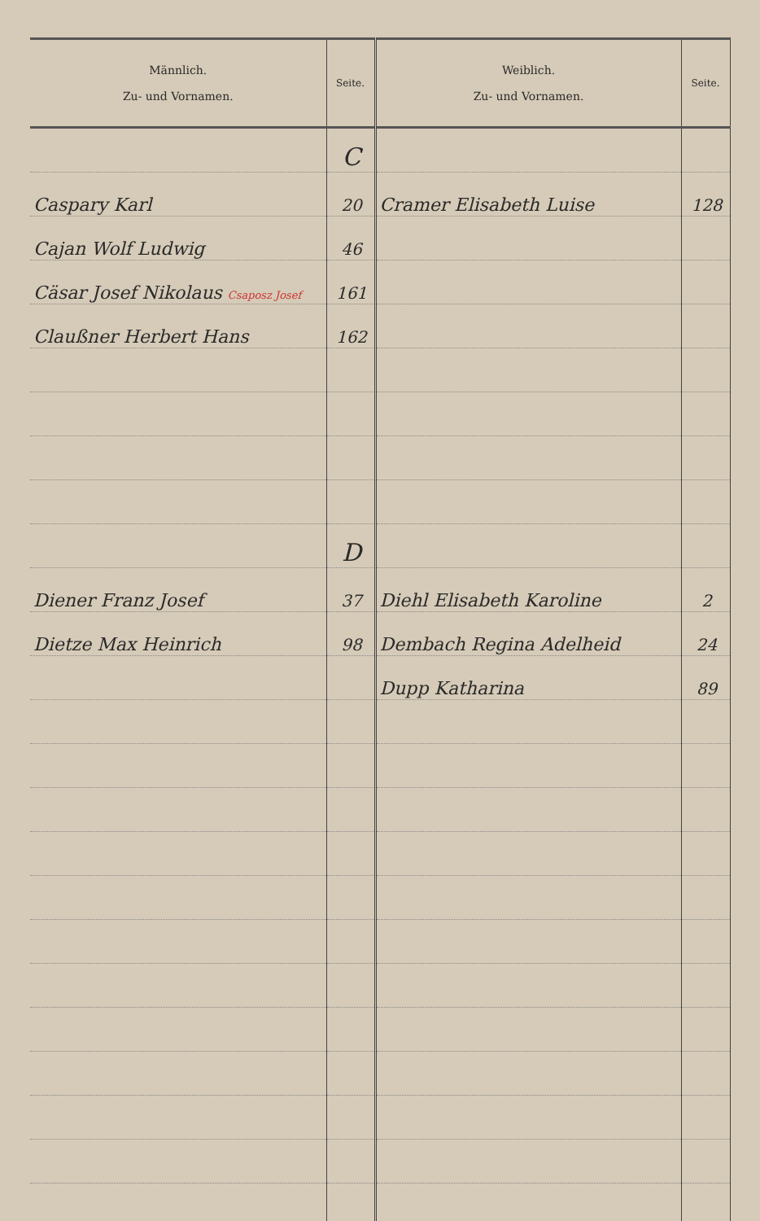| Männlich. Zu- und Vornamen. | Seite. | Weiblich. Zu- und Vornamen. | Seite. |
| --- | --- | --- | --- |
| | C | | |
| Caspary Karl | 20 | Cramer Elisabeth Luise | 128 |
| Cajan Wolf Ludwig | 46 | | |
| Cäsar Josef Nikolaus Csaposz Josef | 161 | | |
| Claußner Herbert Hans | 162 | | |
| | D | | |
| Diener Franz Josef | 37 | Diehl Elisabeth Karoline | 2 |
| Dietze Max Heinrich | 98 | Dembach Regina Adelheid | 24 |
| | | Dupp Katharina | 89 |